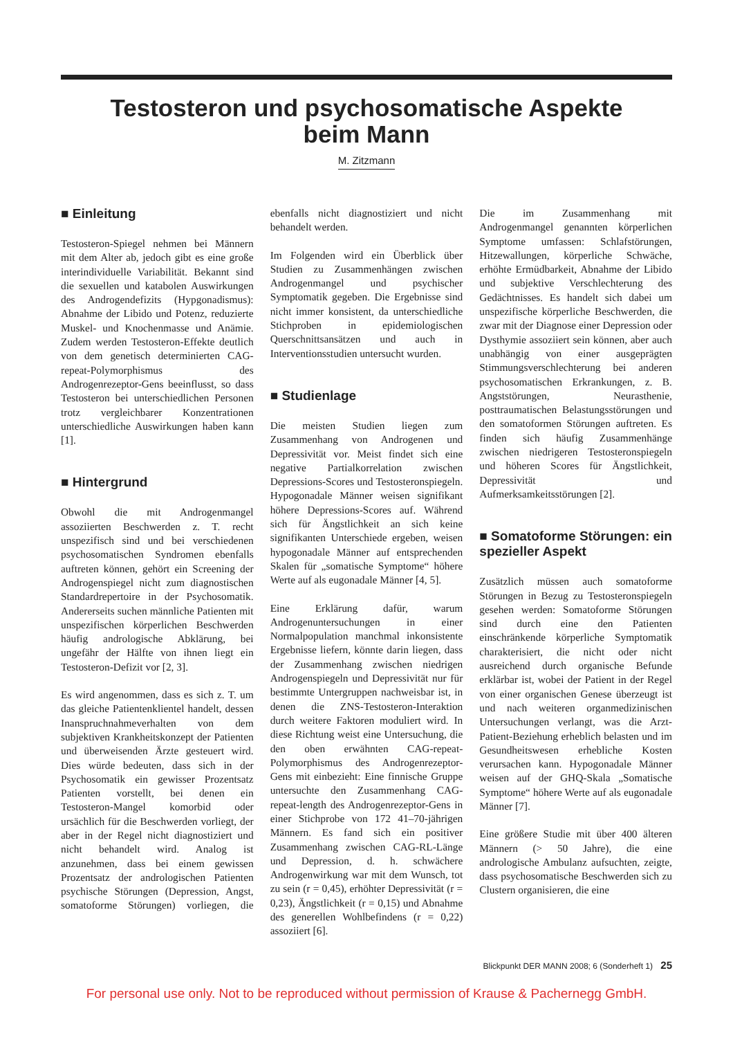Testosteron und psychosomatische Aspekte
beim Mann
M. Zitzmann
■ Einleitung
Testosteron-Spiegel nehmen bei Männern mit dem Alter ab, jedoch gibt es eine große interindividuelle Variabilität. Bekannt sind die sexuellen und katabolen Auswirkungen des Androgendefizits (Hypgonadismus): Abnahme der Libido und Potenz, reduzierte Muskel- und Knochenmasse und Anämie. Zudem werden Testosteron-Effekte deutlich von dem genetisch determinierten CAG-repeat-Polymorphismus des Androgenrezeptor-Gens beeinflusst, so dass Testosteron bei unterschiedlichen Personen trotz vergleichbarer Konzentrationen unterschiedliche Auswirkungen haben kann [1].
■ Hintergrund
Obwohl die mit Androgenmangel assoziierten Beschwerden z. T. recht unspezifisch sind und bei verschiedenen psychosomatischen Syndromen ebenfalls auftreten können, gehört ein Screening der Androgenspiegel nicht zum diagnostischen Standardrepertoire in der Psychosomatik. Andererseits suchen männliche Patienten mit unspezifischen körperlichen Beschwerden häufig andrologische Abklärung, bei ungefähr der Hälfte von ihnen liegt ein Testosteron-Defizit vor [2, 3].
Es wird angenommen, dass es sich z. T. um das gleiche Patientenklientel handelt, dessen Inanspruchnahmeverhalten von dem subjektiven Krankheitskonzept der Patienten und überweisenden Ärzte gesteuert wird. Dies würde bedeuten, dass sich in der Psychosomatik ein gewisser Prozentsatz Patienten vorstellt, bei denen ein Testosteron-Mangel komorbid oder ursächlich für die Beschwerden vorliegt, der aber in der Regel nicht diagnostiziert und nicht behandelt wird. Analog ist anzunehmen, dass bei einem gewissen Prozentsatz der andrologischen Patienten psychische Störungen (Depression, Angst, somatoforme Störungen) vorliegen, die ebenfalls nicht diagnostiziert und nicht behandelt werden.
Im Folgenden wird ein Überblick über Studien zu Zusammenhängen zwischen Androgenmangel und psychischer Symptomatik gegeben. Die Ergebnisse sind nicht immer konsistent, da unterschiedliche Stichproben in epidemiologischen Querschnittsansätzen und auch in Interventionsstudien untersucht wurden.
■ Studienlage
Die meisten Studien liegen zum Zusammenhang von Androgenen und Depressivität vor. Meist findet sich eine negative Partialkorrelation zwischen Depressions-Scores und Testosteronspiegeln. Hypogonadale Männer weisen signifikant höhere Depressions-Scores auf. Während sich für Ängstlichkeit an sich keine signifikanten Unterschiede ergeben, weisen hypogonadale Männer auf entsprechenden Skalen für „somatische Symptome“ höhere Werte auf als eugonadale Männer [4, 5].
Eine Erklärung dafür, warum Androgenuntersuchungen in einer Normalpopulation manchmal inkonsistente Ergebnisse liefern, könnte darin liegen, dass der Zusammenhang zwischen niedrigen Androgenspiegeln und Depressivität nur für bestimmte Untergruppen nachweisbar ist, in denen die ZNS-Testosteron-Interaktion durch weitere Faktoren moduliert wird. In diese Richtung weist eine Untersuchung, die den oben erwähnten CAG-repeat-Polymorphismus des Androgenrezeptor-Gens mit einbezieht: Eine finnische Gruppe untersuchte den Zusammenhang CAG-repeat-length des Androgenrezeptor-Gens in einer Stichprobe von 172 41–70-jährigen Männern. Es fand sich ein positiver Zusammenhang zwischen CAG-RL-Länge und Depression, d. h. schwächere Androgenwirkung war mit dem Wunsch, tot zu sein (r = 0,45), erhöhter Depressivität (r = 0,23), Ängstlichkeit (r = 0,15) und Abnahme des generellen Wohlbefindens (r = 0,22) assoziiert [6].
Die im Zusammenhang mit Androgenmangel genannten körperlichen Symptome umfassen: Schlafstörungen, Hitzewallungen, körperliche Schwäche, erhöhte Ermüdbarkeit, Abnahme der Libido und subjektive Verschlechterung des Gedächtnisses. Es handelt sich dabei um unspezifische körperliche Beschwerden, die zwar mit der Diagnose einer Depression oder Dysthymie assoziiert sein können, aber auch unabhängig von einer ausgeprägten Stimmungsverschlechterung bei anderen psychosomatischen Erkrankungen, z. B. Angststörungen, Neurasthenie, posttraumatischen Belastungsstörungen und den somatoformen Störungen auftreten. Es finden sich häufig Zusammenhänge zwischen niedrigeren Testosteronspiegeln und höheren Scores für Ängstlichkeit, Depressivität und Aufmerksamkeitsstörungen [2].
■ Somatoforme Störungen: ein spezieller Aspekt
Zusätzlich müssen auch somatoforme Störungen in Bezug zu Testosteronspiegeln gesehen werden: Somatoforme Störungen sind durch eine den Patienten einschränkende körperliche Symptomatik charakterisiert, die nicht oder nicht ausreichend durch organische Befunde erklärbar ist, wobei der Patient in der Regel von einer organischen Genese überzeugt ist und nach weiteren organmedizinischen Untersuchungen verlangt, was die Arzt-Patient-Beziehung erheblich belasten und im Gesundheitswesen erhebliche Kosten verursachen kann. Hypogonadale Männer weisen auf der GHQ-Skala „Somatische Symptome“ höhere Werte auf als eugonadale Männer [7].
Eine größere Studie mit über 400 älteren Männern (> 50 Jahre), die eine andrologische Ambulanz aufsuchten, zeigte, dass psychosomatische Beschwerden sich zu Clustern organisieren, die eine
Blickpunkt DER MANN 2008; 6 (Sonderheft 1) 25
For personal use only. Not to be reproduced without permission of Krause & Pachernegg GmbH.